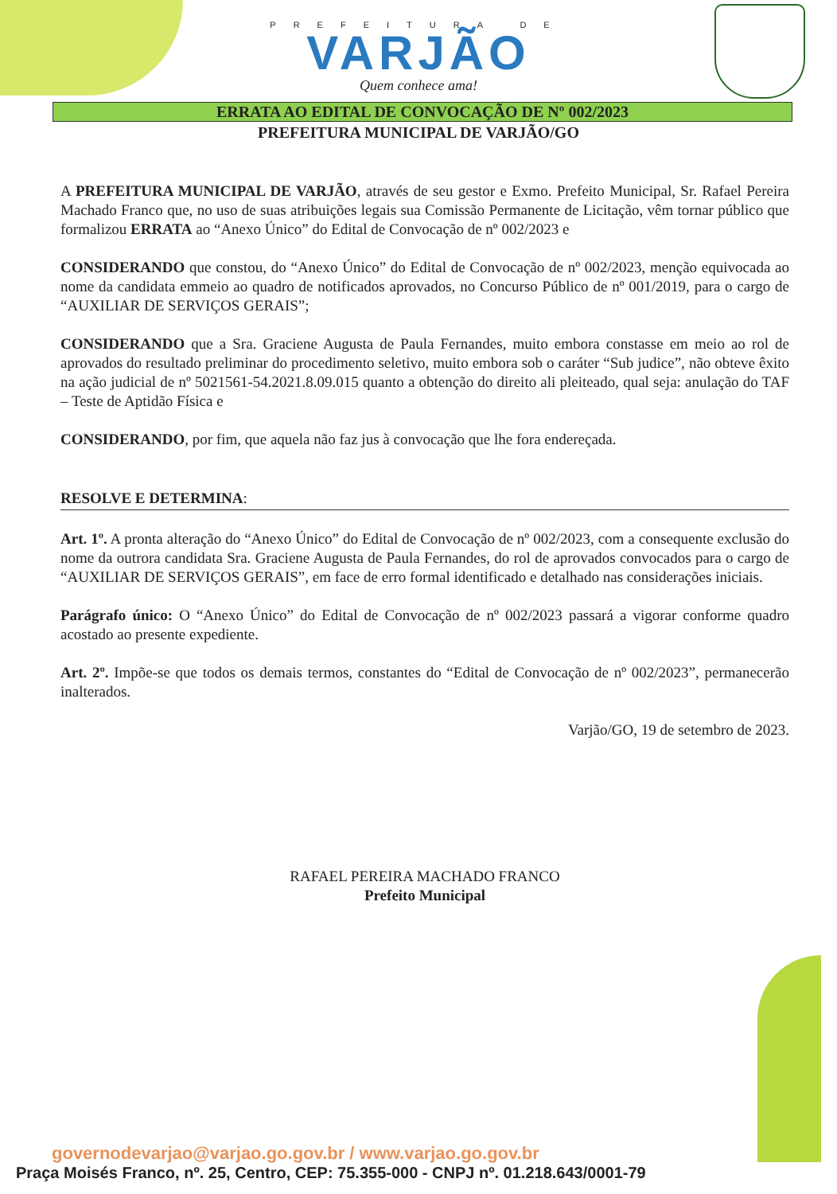PREFEITURA DE
VARJÃO
Quem conhece ama!
ERRATA AO EDITAL DE CONVOCAÇÃO DE Nº 002/2023
PREFEITURA MUNICIPAL DE VARJÃO/GO
A PREFEITURA MUNICIPAL DE VARJÃO, através de seu gestor e Exmo. Prefeito Municipal, Sr. Rafael Pereira Machado Franco que, no uso de suas atribuições legais sua Comissão Permanente de Licitação, vêm tornar público que formalizou ERRATA ao “Anexo Único” do Edital de Convocação de nº 002/2023 e
CONSIDERANDO que constou, do “Anexo Único” do Edital de Convocação de nº 002/2023, menção equivocada ao nome da candidata emmeio ao quadro de notificados aprovados, no Concurso Público de nº 001/2019, para o cargo de “AUXILIAR DE SERVIÇOS GERAIS”;
CONSIDERANDO que a Sra. Graciene Augusta de Paula Fernandes, muito embora constasse em meio ao rol de aprovados do resultado preliminar do procedimento seletivo, muito embora sob o caráter “Sub judice”, não obteve êxito na ação judicial de nº 5021561-54.2021.8.09.015 quanto a obtenção do direito ali pleiteado, qual seja: anulação do TAF – Teste de Aptidão Física e
CONSIDERANDO, por fim, que aquela não faz jus à convocação que lhe fora endereçada.
RESOLVE E DETERMINA:
Art. 1º. A pronta alteração do “Anexo Único” do Edital de Convocação de nº 002/2023, com a consequente exclusão do nome da outrora candidata Sra. Graciene Augusta de Paula Fernandes, do rol de aprovados convocados para o cargo de “AUXILIAR DE SERVIÇOS GERAIS”, em face de erro formal identificado e detalhado nas considerações iniciais.
Parágrafo único: O “Anexo Único” do Edital de Convocação de nº 002/2023 passará a vigorar conforme quadro acostado ao presente expediente.
Art. 2º. Impõe-se que todos os demais termos, constantes do “Edital de Convocação de nº 002/2023”, permanecerão inalterados.
Varjão/GO, 19 de setembro de 2023.
RAFAEL PEREIRA MACHADO FRANCO
Prefeito Municipal
governodevarjao@varjao.go.gov.br / www.varjao.go.gov.br
Praça Moisés Franco, nº. 25, Centro, CEP: 75.355-000 - CNPJ nº. 01.218.643/0001-79